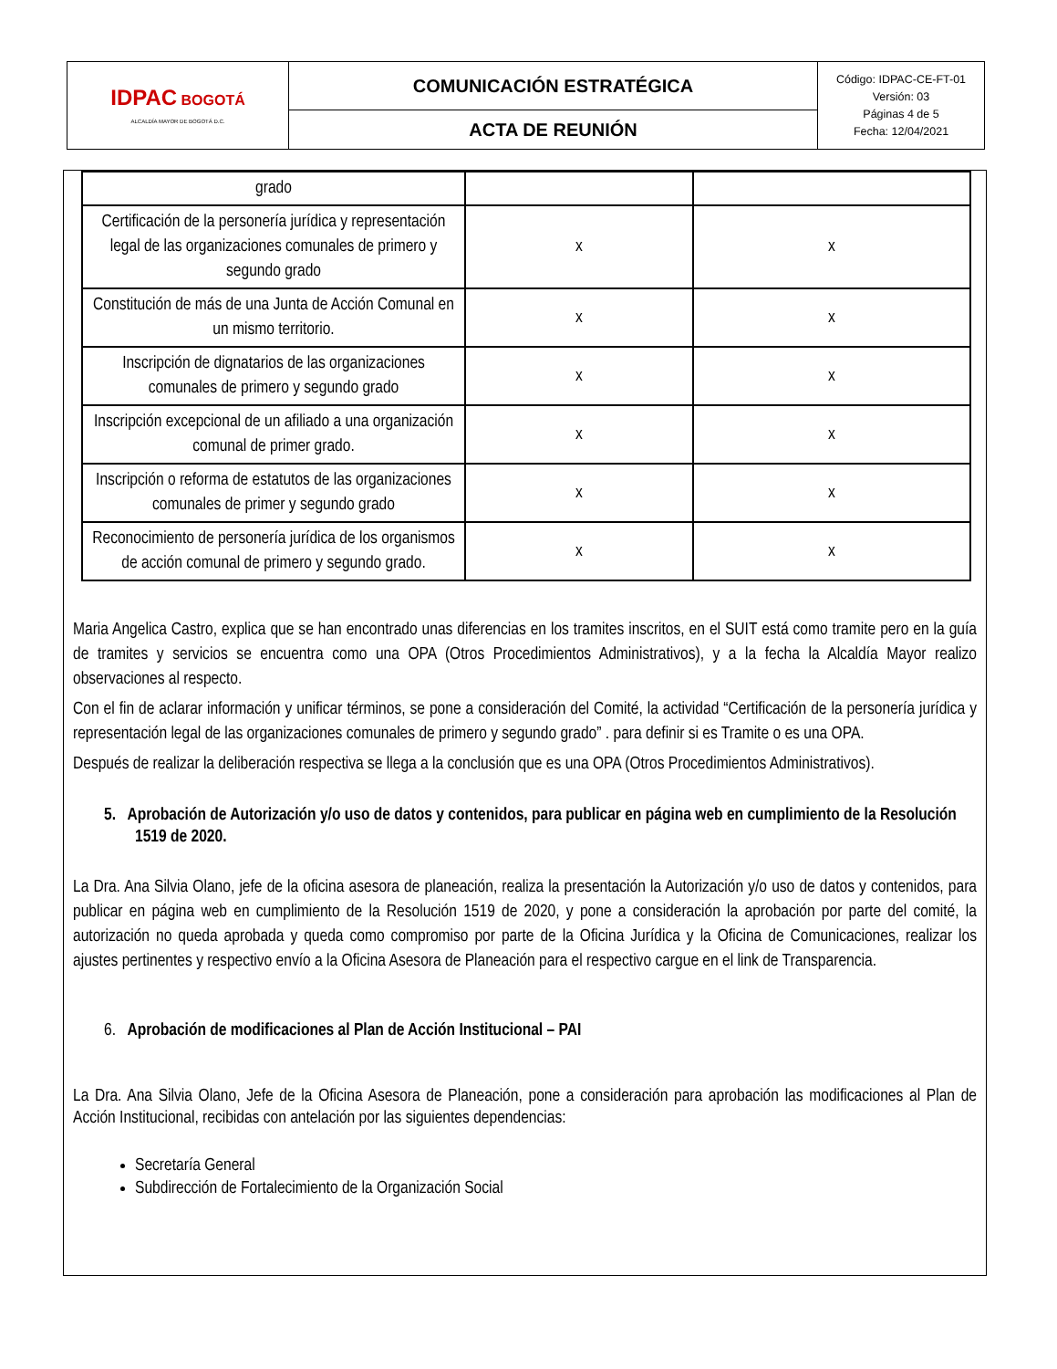| IDPAC BOGOTÁ ALCALDÍA MAYOR DE BOGOTÁ D.C. | COMUNICACIÓN ESTRATÉGICA | Código: IDPAC-CE-FT-01 Versión: 03 Páginas 4 de 5 Fecha: 12/04/2021 |
| | ACTA DE REUNIÓN | |
| grado | | |
| Certificación de la personería jurídica y representación legal de las organizaciones comunales de primero y segundo grado | x | x |
| Constitución de más de una Junta de Acción Comunal en un mismo territorio. | x | x |
| Inscripción de dignatarios de las organizaciones comunales de primero y segundo grado | x | x |
| Inscripción excepcional de un afiliado a una organización comunal de primer grado. | x | x |
| Inscripción o reforma de estatutos de las organizaciones comunales de primer y segundo grado | x | x |
| Reconocimiento de personería jurídica de los organismos de acción comunal de primero y segundo grado. | x | x |
Maria Angelica Castro, explica que se han encontrado unas diferencias en los tramites inscritos, en el SUIT está como tramite pero en la guía de tramites y servicios se encuentra como una OPA (Otros Procedimientos Administrativos), y a la fecha la Alcaldía Mayor realizo observaciones al respecto.
Con el fin de aclarar información y unificar términos, se pone a consideración del Comité, la actividad “Certificación de la personería jurídica y representación legal de las organizaciones comunales de primero y segundo grado” . para definir si es Tramite o es una OPA.
Después de realizar la deliberación respectiva se llega a la conclusión que es una OPA (Otros Procedimientos Administrativos).
5. Aprobación de Autorización y/o uso de datos y contenidos, para publicar en página web en cumplimiento de la Resolución 1519 de 2020.
La Dra. Ana Silvia Olano, jefe de la oficina asesora de planeación, realiza la presentación la Autorización y/o uso de datos y contenidos, para publicar en página web en cumplimiento de la Resolución 1519 de 2020, y pone a consideración la aprobación por parte del comité, la autorización no queda aprobada y queda como compromiso por parte de la Oficina Jurídica y la Oficina de Comunicaciones, realizar los ajustes pertinentes y respectivo envío a la Oficina Asesora de Planeación para el respectivo cargue en el link de Transparencia.
6. Aprobación de modificaciones al Plan de Acción Institucional – PAI
La Dra. Ana Silvia Olano, Jefe de la Oficina Asesora de Planeación, pone a consideración para aprobación las modificaciones al Plan de Acción Institucional, recibidas con antelación por las siguientes dependencias:
Secretaría General
Subdirección de Fortalecimiento de la Organización Social